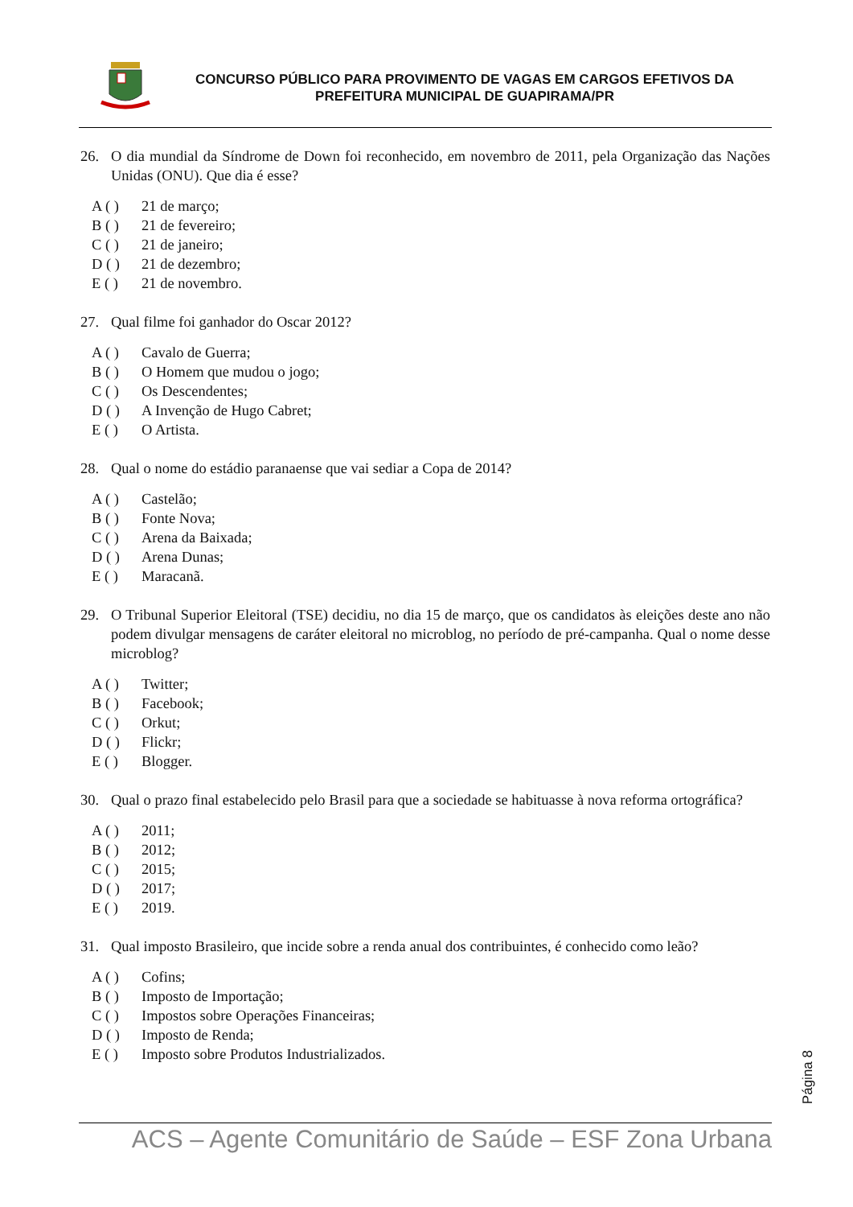CONCURSO PÚBLICO PARA PROVIMENTO DE VAGAS EM CARGOS EFETIVOS DA
PREFEITURA MUNICIPAL DE GUAPIRAMA/PR
26. O dia mundial da Síndrome de Down foi reconhecido, em novembro de 2011, pela Organização das Nações Unidas (ONU). Que dia é esse?
A ( ) 21 de março;
B ( ) 21 de fevereiro;
C ( ) 21 de janeiro;
D ( ) 21 de dezembro;
E ( ) 21 de novembro.
27. Qual filme foi ganhador do Oscar 2012?
A ( ) Cavalo de Guerra;
B ( ) O Homem que mudou o jogo;
C ( ) Os Descendentes;
D ( ) A Invenção de Hugo Cabret;
E ( ) O Artista.
28. Qual o nome do estádio paranaense que vai sediar a Copa de 2014?
A ( ) Castelão;
B ( ) Fonte Nova;
C ( ) Arena da Baixada;
D ( ) Arena Dunas;
E ( ) Maracanã.
29. O Tribunal Superior Eleitoral (TSE) decidiu, no dia 15 de março, que os candidatos às eleições deste ano não podem divulgar mensagens de caráter eleitoral no microblog, no período de pré-campanha. Qual o nome desse microblog?
A ( ) Twitter;
B ( ) Facebook;
C ( ) Orkut;
D ( ) Flickr;
E ( ) Blogger.
30. Qual o prazo final estabelecido pelo Brasil para que a sociedade se habituasse à nova reforma ortográfica?
A ( ) 2011;
B ( ) 2012;
C ( ) 2015;
D ( ) 2017;
E ( ) 2019.
31. Qual imposto Brasileiro, que incide sobre a renda anual dos contribuintes, é conhecido como leão?
A ( ) Cofins;
B ( ) Imposto de Importação;
C ( ) Impostos sobre Operações Financeiras;
D ( ) Imposto de Renda;
E ( ) Imposto sobre Produtos Industrializados.
Página 8
ACS – Agente Comunitário de Saúde – ESF Zona Urbana